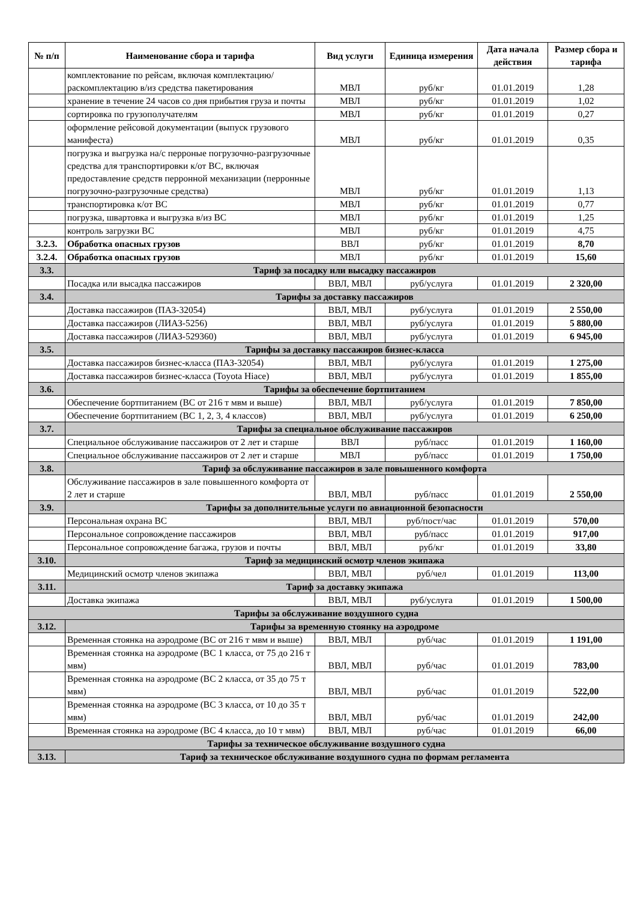| № п/п | Наименование сбора и тарифа | Вид услуги | Единица измерения | Дата начала действия | Размер сбора и тарифа |
| --- | --- | --- | --- | --- | --- |
| | комплектование по рейсам, включая комплектацию/раскомплектацию в/из средства пакетирования | МВЛ | руб/кг | 01.01.2019 | 1,28 |
| | хранение в течение 24 часов со дня прибытия груза и почты | МВЛ | руб/кг | 01.01.2019 | 1,02 |
| | сортировка по грузополучателям | МВЛ | руб/кг | 01.01.2019 | 0,27 |
| | оформление рейсовой документации (выпуск грузового манифеста) | МВЛ | руб/кг | 01.01.2019 | 0,35 |
| | погрузка и выгрузка на/с перроные погрузочно-разгрузочные средства для транспортировки к/от ВС, включая предоставление средств перронной механизации (перронные погрузочно-разгрузочные средства) | МВЛ | руб/кг | 01.01.2019 | 1,13 |
| | транспортировка к/от ВС | МВЛ | руб/кг | 01.01.2019 | 0,77 |
| | погрузка, швартовка и выгрузка в/из ВС | МВЛ | руб/кг | 01.01.2019 | 1,25 |
| | контроль загрузки ВС | МВЛ | руб/кг | 01.01.2019 | 4,75 |
| 3.2.3. | Обработка опасных грузов | ВВЛ | руб/кг | 01.01.2019 | 8,70 |
| 3.2.4. | Обработка опасных грузов | МВЛ | руб/кг | 01.01.2019 | 15,60 |
| 3.3. | Тариф за посадку или высадку пассажиров | | | | |
| | Посадка или высадка пассажиров | ВВЛ, МВЛ | руб/услуга | 01.01.2019 | 2 320,00 |
| 3.4. | Тарифы за доставку пассажиров | | | | |
| | Доставка пассажиров (ПАЗ-32054) | ВВЛ, МВЛ | руб/услуга | 01.01.2019 | 2 550,00 |
| | Доставка пассажиров (ЛИАЗ-5256) | ВВЛ, МВЛ | руб/услуга | 01.01.2019 | 5 880,00 |
| | Доставка пассажиров (ЛИАЗ-529360) | ВВЛ, МВЛ | руб/услуга | 01.01.2019 | 6 945,00 |
| 3.5. | Тарифы за доставку пассажиров бизнес-класса | | | | |
| | Доставка пассажиров бизнес-класса (ПАЗ-32054) | ВВЛ, МВЛ | руб/услуга | 01.01.2019 | 1 275,00 |
| | Доставка пассажиров бизнес-класса (Toyota Hiace) | ВВЛ, МВЛ | руб/услуга | 01.01.2019 | 1 855,00 |
| 3.6. | Тарифы за обеспечение бортпитанием | | | | |
| | Обеспечение бортпитанием (ВС от 216 т мвм и выше) | ВВЛ, МВЛ | руб/услуга | 01.01.2019 | 7 850,00 |
| | Обеспечение бортпитанием (ВС 1, 2, 3, 4 классов) | ВВЛ, МВЛ | руб/услуга | 01.01.2019 | 6 250,00 |
| 3.7. | Тарифы за специальное обслуживание пассажиров | | | | |
| | Специальное обслуживание пассажиров от 2 лет и старше | ВВЛ | руб/пасс | 01.01.2019 | 1 160,00 |
| | Специальное обслуживание пассажиров от 2 лет и старше | МВЛ | руб/пасс | 01.01.2019 | 1 750,00 |
| 3.8. | Тариф за обслуживание пассажиров в зале повышенного комфорта | | | | |
| | Обслуживание пассажиров в зале повышенного комфорта от 2 лет и старше | ВВЛ, МВЛ | руб/пасс | 01.01.2019 | 2 550,00 |
| 3.9. | Тарифы за дополнительные услуги по авиационной безопасности | | | | |
| | Персональная охрана ВС | ВВЛ, МВЛ | руб/пост/час | 01.01.2019 | 570,00 |
| | Персональное сопровождение пассажиров | ВВЛ, МВЛ | руб/пасс | 01.01.2019 | 917,00 |
| | Персональное сопровождение багажа, грузов и почты | ВВЛ, МВЛ | руб/кг | 01.01.2019 | 33,80 |
| 3.10. | Тариф за медицинский осмотр членов экипажа | | | | |
| | Медицинский осмотр членов экипажа | ВВЛ, МВЛ | руб/чел | 01.01.2019 | 113,00 |
| 3.11. | Тариф за доставку экипажа | | | | |
| | Доставка экипажа | ВВЛ, МВЛ | руб/услуга | 01.01.2019 | 1 500,00 |
| Тарифы за обслуживание воздушного судна | | | | | |
| 3.12. | Тарифы за временную стоянку на аэродроме | | | | |
| | Временная стоянка на аэродроме (ВС от 216 т мвм и выше) | ВВЛ, МВЛ | руб/час | 01.01.2019 | 1 191,00 |
| | Временная стоянка на аэродроме (ВС 1 класса, от 75 до 216 т мвм) | ВВЛ, МВЛ | руб/час | 01.01.2019 | 783,00 |
| | Временная стоянка на аэродроме (ВС 2 класса, от 35 до 75 т мвм) | ВВЛ, МВЛ | руб/час | 01.01.2019 | 522,00 |
| | Временная стоянка на аэродроме (ВС 3 класса, от 10 до 35 т мвм) | ВВЛ, МВЛ | руб/час | 01.01.2019 | 242,00 |
| | Временная стоянка на аэродроме (ВС 4 класса, до 10 т мвм) | ВВЛ, МВЛ | руб/час | 01.01.2019 | 66,00 |
| Тарифы за техническое обслуживание воздушного судна | | | | | |
| 3.13. | Тариф за техническое обслуживание воздушного судна по формам регламента | | | | |